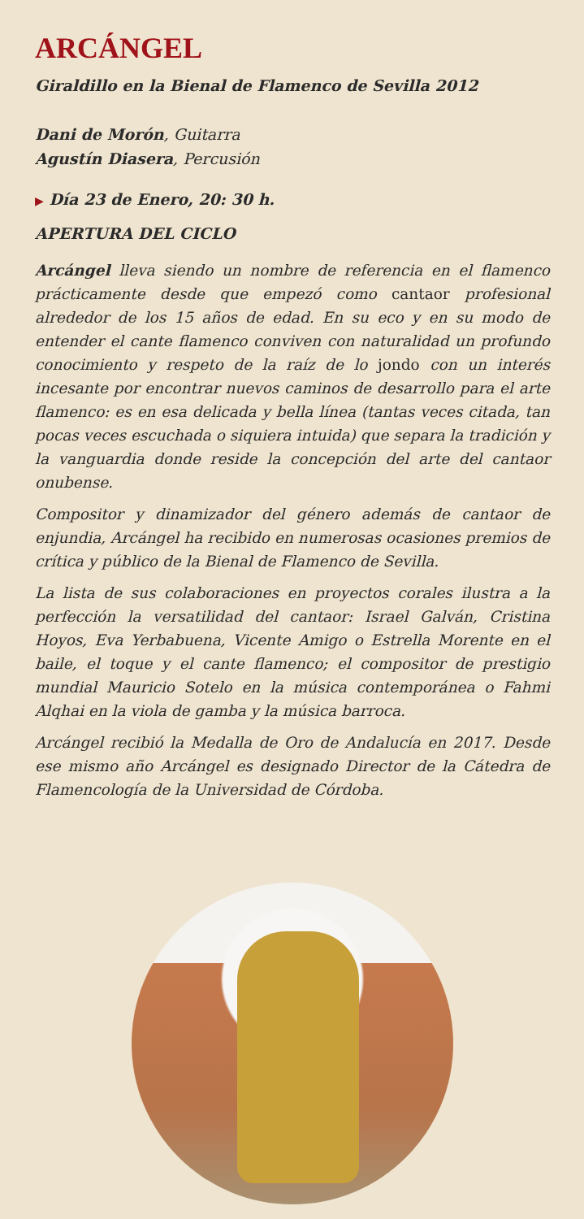ARCÁNGEL
Giraldillo en la Bienal de Flamenco de Sevilla 2012
Dani de Morón, Guitarra
Agustín Diasera, Percusión
▶ Día 23 de Enero, 20: 30 h.
APERTURA DEL CICLO
Arcángel lleva siendo un nombre de referencia en el flamenco prácticamente desde que empezó como cantaor profesional alrededor de los 15 años de edad. En su eco y en su modo de entender el cante flamenco conviven con naturalidad un profundo conocimiento y respeto de la raíz de lo jondo con un interés incesante por encontrar nuevos caminos de desarrollo para el arte flamenco: es en esa delicada y bella línea (tantas veces citada, tan pocas veces escuchada o siquiera intuida) que separa la tradición y la vanguardia donde reside la concepción del arte del cantaor onubense.
Compositor y dinamizador del género además de cantaor de enjundia, Arcángel ha recibido en numerosas ocasiones premios de crítica y público de la Bienal de Flamenco de Sevilla.
La lista de sus colaboraciones en proyectos corales ilustra a la perfección la versatilidad del cantaor: Israel Galván, Cristina Hoyos, Eva Yerbabuena, Vicente Amigo o Estrella Morente en el baile, el toque y el cante flamenco; el compositor de prestigio mundial Mauricio Sotelo en la música contemporánea o Fahmi Alqhai en la viola de gamba y la música barroca.
Arcángel recibió la Medalla de Oro de Andalucía en 2017. Desde ese mismo año Arcángel es designado Director de la Cátedra de Flamencología de la Universidad de Córdoba.